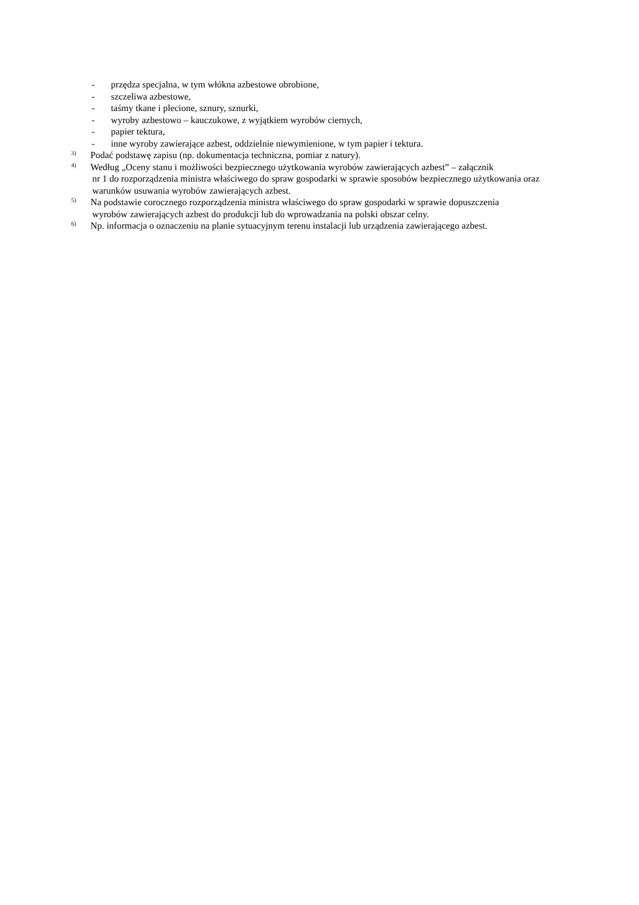- przędza specjalna, w tym włókna azbestowe obrobione,
- szczeliwa azbestowe,
- taśmy tkane i plecione, sznury, sznurki,
- wyroby azbestowo – kauczukowe, z wyjątkiem wyrobów ciernych,
- papier tektura,
- inne wyroby zawierające azbest, oddzielnie niewymienione, w tym papier i tektura.
<sup>3)</sup>
Podać podstawę zapisu (np. dokumentacja techniczna, pomiar z natury).
<sup>4)</sup>
Według „Oceny stanu i możliwości bezpiecznego użytkowania wyrobów zawierających azbest” – załącznik
nr 1 do rozporządzenia ministra właściwego do spraw gospodarki w sprawie sposobów bezpiecznego użytkowania oraz warunków usuwania wyrobów zawierających azbest.
<sup>5)</sup>
Na podstawie corocznego rozporządzenia ministra właściwego do spraw gospodarki w sprawie dopuszczenia
wyrobów zawierających azbest do produkcji lub do wprowadzania na polski obszar celny.
<sup>6)</sup>
Np. informacja o oznaczeniu na planie sytuacyjnym terenu instalacji lub urządzenia zawierającego azbest.